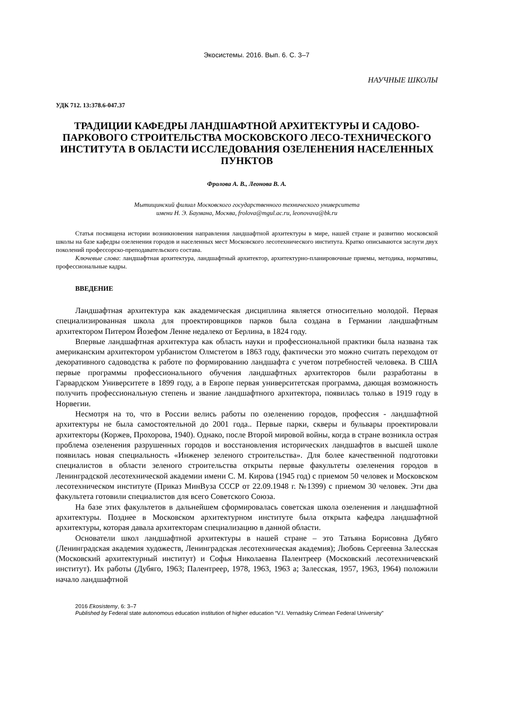Экосистемы. 2016. Вып. 6. С. 3–7
НАУЧНЫЕ ШКОЛЫ
УДК 712. 13:378.6-047.37
ТРАДИЦИИ КАФЕДРЫ ЛАНДШАФТНОЙ АРХИТЕКТУРЫ И САДОВО-ПАРКОВОГО СТРОИТЕЛЬСТВА МОСКОВСКОГО ЛЕСО-ТЕХНИЧЕСКОГО ИНСТИТУТА В ОБЛАСТИ ИССЛЕДОВАНИЯ ОЗЕЛЕНЕНИЯ НАСЕЛЕННЫХ ПУНКТОВ
Фролова А. В., Леонова В. А.
Мытищинский филиал Московского государственного технического университета
имени Н. Э. Баумана, Москва, frolova@mgul.ac.ru, leonovava@bk.ru
Статья посвящена истории возникновения направления ландшафтной архитектуры в мире, нашей стране и развитию московской школы на базе кафедры озеленения городов и населенных мест Московского лесотехнического института. Кратко описываются заслуги двух поколений профессорско-преподавательского состава.
Ключевые слова: ландшафтная архитектура, ландшафтный архитектор, архитектурно-планировочные приемы, методика, нормативы, профессиональные кадры.
ВВЕДЕНИЕ
Ландшафтная архитектура как академическая дисциплина является относительно молодой. Первая специализированная школа для проектировщиков парков была создана в Германии ландшафтным архитектором Питером Йозефом Ленне недалеко от Берлина, в 1824 году.
Впервые ландшафтная архитектура как область науки и профессиональной практики была названа так американским архитектором урбанистом Олмстетом в 1863 году, фактически это можно считать переходом от декоративного садоводства к работе по формированию ландшафта с учетом потребностей человека. В США первые программы профессионального обучения ландшафтных архитекторов были разработаны в Гарвардском Университете в 1899 году, а в Европе первая университетская программа, дающая возможность получить профессиональную степень и звание ландшафтного архитектора, появилась только в 1919 году в Норвегии.
Несмотря на то, что в России велись работы по озеленению городов, профессия - ландшафтной архитектуры не была самостоятельной до 2001 года.. Первые парки, скверы и бульвары проектировали архитекторы (Коржев, Прохорова, 1940). Однако, после Второй мировой войны, когда в стране возникла острая проблема озеленения разрушенных городов и восстановления исторических ландшафтов в высшей школе появилась новая специальность «Инженер зеленого строительства». Для более качественной подготовки специалистов в области зеленого строительства открыты первые факультеты озеленения городов в Ленинградской лесотехнической академии имени С. М. Кирова (1945 год) с приемом 50 человек и Московском лесотехническом институте (Приказ МинВуза СССР от 22.09.1948 г. №1399) с приемом 30 человек. Эти два факультета готовили специалистов для всего Советского Союза.
На базе этих факультетов в дальнейшем сформировалась советская школа озеленения и ландшафтной архитектуры. Позднее в Московском архитектурном институте была открыта кафедра ландшафтной архитектуры, которая давала архитекторам специализацию в данной области.
Основатели школ ландшафтной архитектуры в нашей стране – это Татьяна Борисовна Дубяго (Ленинградская академия художеств, Ленинградская лесотехническая академия); Любовь Сергеевна Залесская (Московский архитектурный институт) и Софья Николаевна Палентреер (Московский лесотехничевский институт). Их работы (Дубяго, 1963; Палентреер, 1978, 1963, 1963 а; Залесская, 1957, 1963, 1964) положили начало ландшафтной
2016 Ekosistemy, 6: 3–7
Published by Federal state autonomous education institution of higher education “V.I. Vernadsky Crimean Federal University”